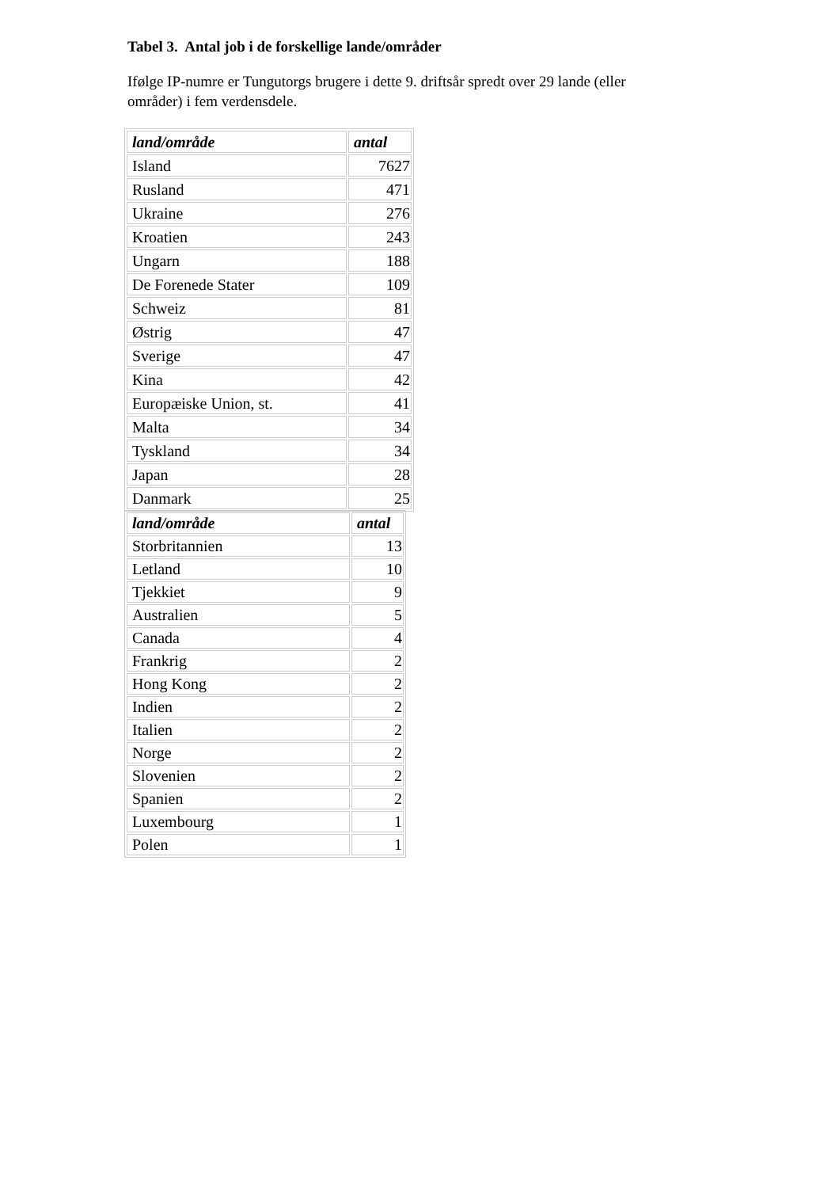Tabel 3. Antal job i de forskellige lande/områder
Ifølge IP-numre er Tungutorgs brugere i dette 9. driftsår spredt over 29 lande (eller områder) i fem verdensdele.
| land/område | antal |
| --- | --- |
| Island | 7627 |
| Rusland | 471 |
| Ukraine | 276 |
| Kroatien | 243 |
| Ungarn | 188 |
| De Forenede Stater | 109 |
| Schweiz | 81 |
| Østrig | 47 |
| Sverige | 47 |
| Kina | 42 |
| Europæiske Union, st. | 41 |
| Malta | 34 |
| Tyskland | 34 |
| Japan | 28 |
| Danmark | 25 |
| land/område | antal |
| --- | --- |
| Storbritannien | 13 |
| Letland | 10 |
| Tjekkiet | 9 |
| Australien | 5 |
| Canada | 4 |
| Frankrig | 2 |
| Hong Kong | 2 |
| Indien | 2 |
| Italien | 2 |
| Norge | 2 |
| Slovenien | 2 |
| Spanien | 2 |
| Luxembourg | 1 |
| Polen | 1 |